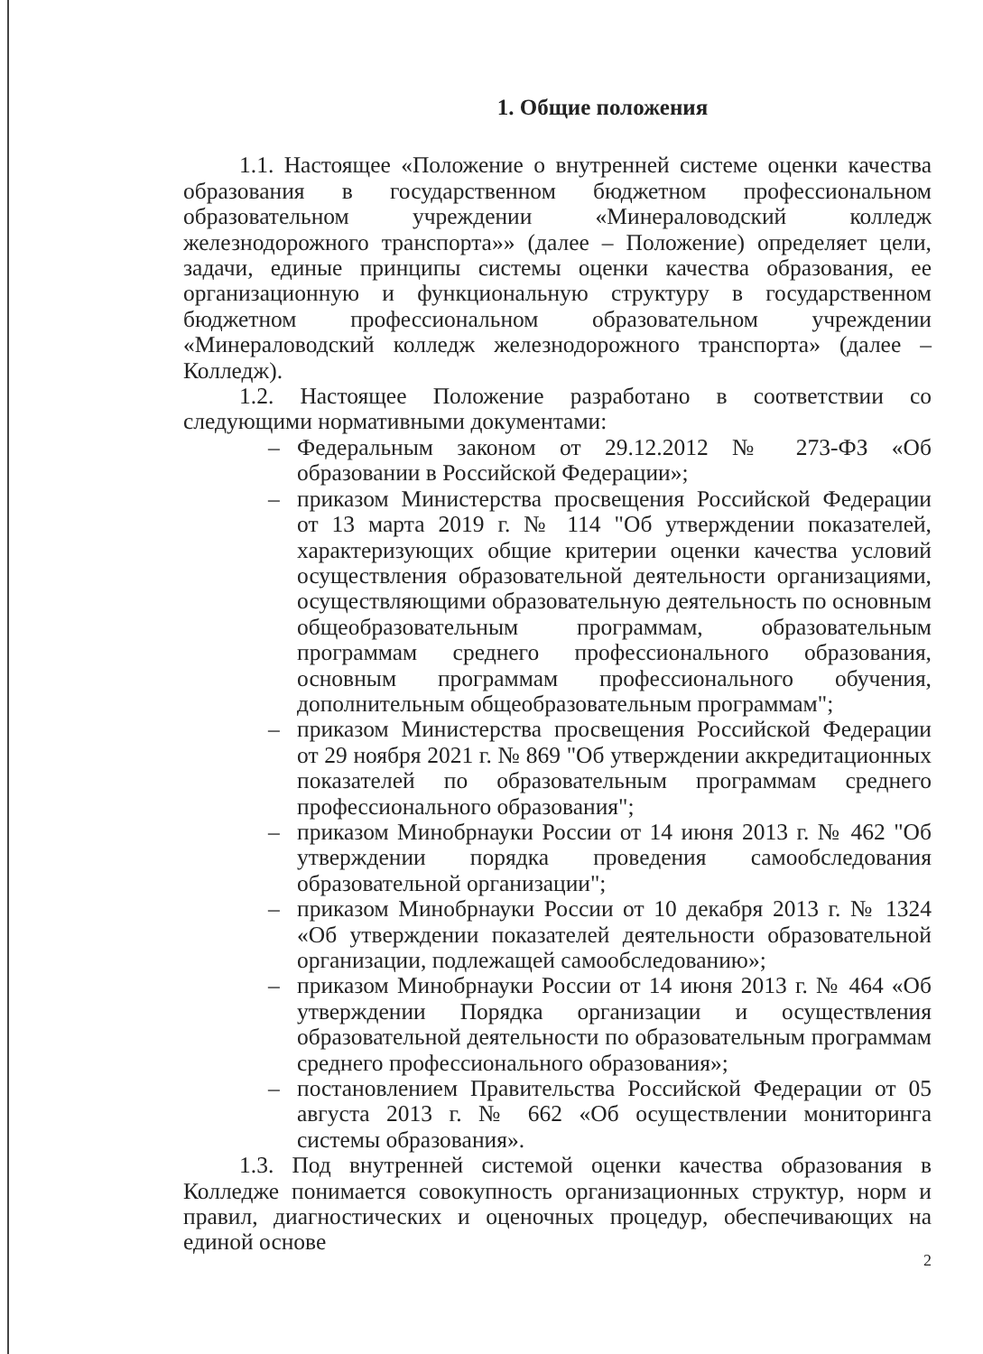1. Общие положения
1.1. Настоящее «Положение о внутренней системе оценки качества образования в государственном бюджетном профессиональном образовательном учреждении «Минераловодский колледж железнодорожного транспорта»» (далее – Положение) определяет цели, задачи, единые принципы системы оценки качества образования, ее организационную и функциональную структуру в государственном бюджетном профессиональном образовательном учреждении «Минераловодский колледж железнодорожного транспорта» (далее – Колледж).
1.2. Настоящее Положение разработано в соответствии со следующими нормативными документами:
– Федеральным законом от 29.12.2012 № 273-ФЗ «Об образовании в Российской Федерации»;
– приказом Министерства просвещения Российской Федерации от 13 марта 2019 г. № 114 "Об утверждении показателей, характеризующих общие критерии оценки качества условий осуществления образовательной деятельности организациями, осуществляющими образовательную деятельность по основным общеобразовательным программам, образовательным программам среднего профессионального образования, основным программам профессионального обучения, дополнительным общеобразовательным программам";
– приказом Министерства просвещения Российской Федерации от 29 ноября 2021 г. № 869 "Об утверждении аккредитационных показателей по образовательным программам среднего профессионального образования";
– приказом Минобрнауки России от 14 июня 2013 г. № 462 "Об утверждении порядка проведения самообследования образовательной организации";
– приказом Минобрнауки России от 10 декабря 2013 г. № 1324 «Об утверждении показателей деятельности образовательной организации, подлежащей самообследованию»;
– приказом Минобрнауки России от 14 июня 2013 г. № 464 «Об утверждении Порядка организации и осуществления образовательной деятельности по образовательным программам среднего профессионального образования»;
– постановлением Правительства Российской Федерации от 05 августа 2013 г. № 662 «Об осуществлении мониторинга системы образования».
1.3. Под внутренней системой оценки качества образования в Колледже понимается совокупность организационных структур, норм и правил, диагностических и оценочных процедур, обеспечивающих на единой основе
2